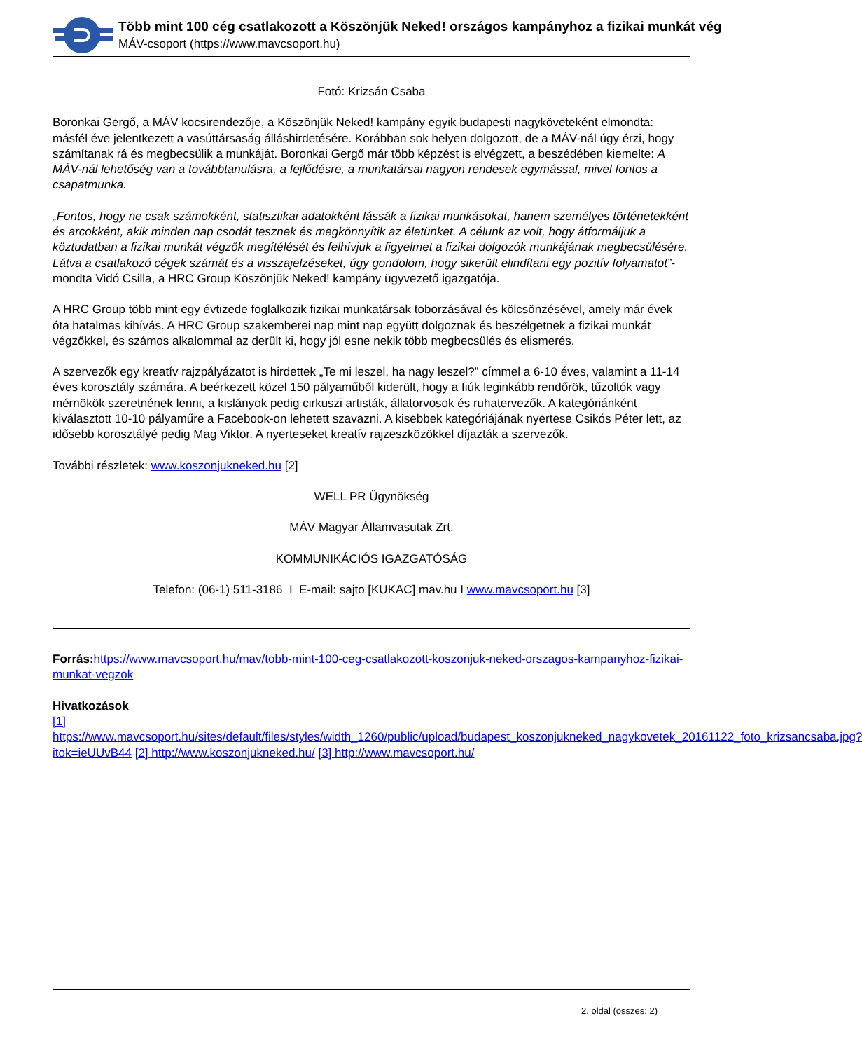Több mint 100 cég csatlakozott a Köszönjük Neked! országos kampányhoz a fizikai munkát vég
MÁV-csoport (https://www.mavcsoport.hu)
Fotó: Krizsán Csaba
Boronkai Gergő, a MÁV kocsirendezője, a Köszönjük Neked! kampány egyik budapesti nagyköveteként elmondta: másfél éve jelentkezett a vasúttársaság álláshirdetésére. Korábban sok helyen dolgozott, de a MÁV-nál úgy érzi, hogy számítanak rá és megbecsülik a munkáját. Boronkai Gergő már több képzést is elvégzett, a beszédében kiemelte: A MÁV-nál lehetőség van a továbbtanulásra, a fejlődésre, a munkatársai nagyon rendesek egymással, mivel fontos a csapatmunka.
„Fontos, hogy ne csak számokként, statisztikai adatokként lássák a fizikai munkásokat, hanem személyes történetekként és arcokként, akik minden nap csodát tesznek és megkönnyítik az életünket. A célunk az volt, hogy átformáljuk a köztudatban a fizikai munkát végzők megítélését és felhívjuk a figyelmet a fizikai dolgozók munkájának megbecsülésére. Látva a csatlakozó cégek számát és a visszajelzéseket, úgy gondolom, hogy sikerült elindítani egy pozitív folyamatot”- mondta Vidó Csilla, a HRC Group Köszönjük Neked! kampány ügyvezető igazgatója.
A HRC Group több mint egy évtizede foglalkozik fizikai munkatársak toborzásával és kölcsönzésével, amely már évek óta hatalmas kihívás. A HRC Group szakemberei nap mint nap együtt dolgoznak és beszélgetnek a fizikai munkát végzőkkel, és számos alkalommal az derült ki, hogy jól esne nekik több megbecsülés és elismerés.
A szervezők egy kreatív rajzpályázatot is hirdettek „Te mi leszel, ha nagy leszel?” címmel a 6-10 éves, valamint a 11-14 éves korosztály számára. A beérkezett közel 150 pályaműből kiderült, hogy a fiúk leginkább rendőrök, tűzoltók vagy mérnökök szeretnének lenni, a kislányok pedig cirkuszi artisták, állatorvosok és ruhatervezők. A kategóriánként kiválasztott 10-10 pályaműre a Facebook-on lehetett szavazni. A kisebbek kategóriájának nyertese Csikós Péter lett, az idősebb korosztályé pedig Mag Viktor. A nyerteseket kreatív rajzeszközökkel díjazták a szervezők.
További részletek: www.koszonjukneked.hu [2]
WELL PR Ügynökség
MÁV Magyar Államvasutak Zrt.
KOMMUNIKÁCIÓS IGAZGATÓSÁG
Telefon: (06-1) 511-3186 I E-mail: sajto [KUKAC] mav.hu I www.mavcsoport.hu [3]
Forrás: https://www.mavcsoport.hu/mav/tobb-mint-100-ceg-csatlakozott-koszonjuk-neked-orszagos-kampanyhoz-fizikai-munkat-vegzok
Hivatkozások
[1] https://www.mavcsoport.hu/sites/default/files/styles/width_1260/public/upload/budapest_koszonjukneked_nagykovetek_20161122_foto_krizsancsaba.jpg?itok=ieUUvB44 [2] http://www.koszonjukneked.hu/ [3] http://www.mavcsoport.hu/
2. oldal (összes: 2)